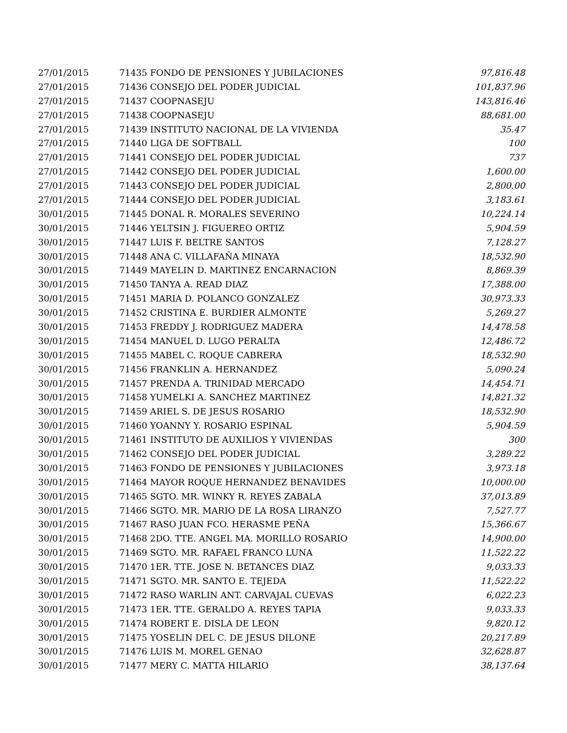| 27/01/2015 | 71435 FONDO DE PENSIONES Y JUBILACIONES | 97,816.48 |
| 27/01/2015 | 71436 CONSEJO DEL PODER JUDICIAL | 101,837.96 |
| 27/01/2015 | 71437 COOPNASEJU | 143,816.46 |
| 27/01/2015 | 71438 COOPNASEJU | 88,681.00 |
| 27/01/2015 | 71439 INSTITUTO NACIONAL DE LA VIVIENDA | 35.47 |
| 27/01/2015 | 71440 LIGA DE SOFTBALL | 100 |
| 27/01/2015 | 71441 CONSEJO DEL PODER JUDICIAL | 737 |
| 27/01/2015 | 71442 CONSEJO DEL PODER JUDICIAL | 1,600.00 |
| 27/01/2015 | 71443 CONSEJO DEL PODER JUDICIAL | 2,800.00 |
| 27/01/2015 | 71444 CONSEJO DEL PODER JUDICIAL | 3,183.61 |
| 30/01/2015 | 71445 DONAL R. MORALES SEVERINO | 10,224.14 |
| 30/01/2015 | 71446 YELTSIN J. FIGUEREO ORTIZ | 5,904.59 |
| 30/01/2015 | 71447 LUIS F. BELTRE SANTOS | 7,128.27 |
| 30/01/2015 | 71448 ANA C. VILLAFAÑA MINAYA | 18,532.90 |
| 30/01/2015 | 71449 MAYELIN D. MARTINEZ ENCARNACION | 8,869.39 |
| 30/01/2015 | 71450 TANYA A. READ DIAZ | 17,388.00 |
| 30/01/2015 | 71451 MARIA D. POLANCO GONZALEZ | 30,973.33 |
| 30/01/2015 | 71452 CRISTINA E. BURDIER ALMONTE | 5,269.27 |
| 30/01/2015 | 71453 FREDDY J. RODRIGUEZ MADERA | 14,478.58 |
| 30/01/2015 | 71454 MANUEL D. LUGO PERALTA | 12,486.72 |
| 30/01/2015 | 71455 MABEL C. ROQUE CABRERA | 18,532.90 |
| 30/01/2015 | 71456 FRANKLIN A. HERNANDEZ | 5,090.24 |
| 30/01/2015 | 71457 PRENDA A. TRINIDAD MERCADO | 14,454.71 |
| 30/01/2015 | 71458 YUMELKI A. SANCHEZ MARTINEZ | 14,821.32 |
| 30/01/2015 | 71459 ARIEL S. DE JESUS ROSARIO | 18,532.90 |
| 30/01/2015 | 71460 YOANNY Y. ROSARIO ESPINAL | 5,904.59 |
| 30/01/2015 | 71461 INSTITUTO DE AUXILIOS Y VIVIENDAS | 300 |
| 30/01/2015 | 71462 CONSEJO DEL PODER JUDICIAL | 3,289.22 |
| 30/01/2015 | 71463 FONDO DE PENSIONES Y JUBILACIONES | 3,973.18 |
| 30/01/2015 | 71464 MAYOR ROQUE HERNANDEZ BENAVIDES | 10,000.00 |
| 30/01/2015 | 71465 SGTO. MR. WINKY R. REYES ZABALA | 37,013.89 |
| 30/01/2015 | 71466 SGTO. MR. MARIO DE LA ROSA LIRANZO | 7,527.77 |
| 30/01/2015 | 71467 RASO JUAN FCO. HERASME PEÑA | 15,366.67 |
| 30/01/2015 | 71468 2DO. TTE. ANGEL MA. MORILLO ROSARIO | 14,900.00 |
| 30/01/2015 | 71469 SGTO. MR. RAFAEL FRANCO LUNA | 11,522.22 |
| 30/01/2015 | 71470 1ER. TTE. JOSE N. BETANCES DIAZ | 9,033.33 |
| 30/01/2015 | 71471 SGTO. MR. SANTO E. TEJEDA | 11,522.22 |
| 30/01/2015 | 71472 RASO WARLIN ANT. CARVAJAL CUEVAS | 6,022.23 |
| 30/01/2015 | 71473 1ER. TTE. GERALDO A. REYES TAPIA | 9,033.33 |
| 30/01/2015 | 71474 ROBERT E. DISLA DE LEON | 9,820.12 |
| 30/01/2015 | 71475 YOSELIN DEL C. DE JESUS DILONE | 20,217.89 |
| 30/01/2015 | 71476 LUIS M. MOREL GENAO | 32,628.87 |
| 30/01/2015 | 71477 MERY C. MATTA HILARIO | 38,137.64 |